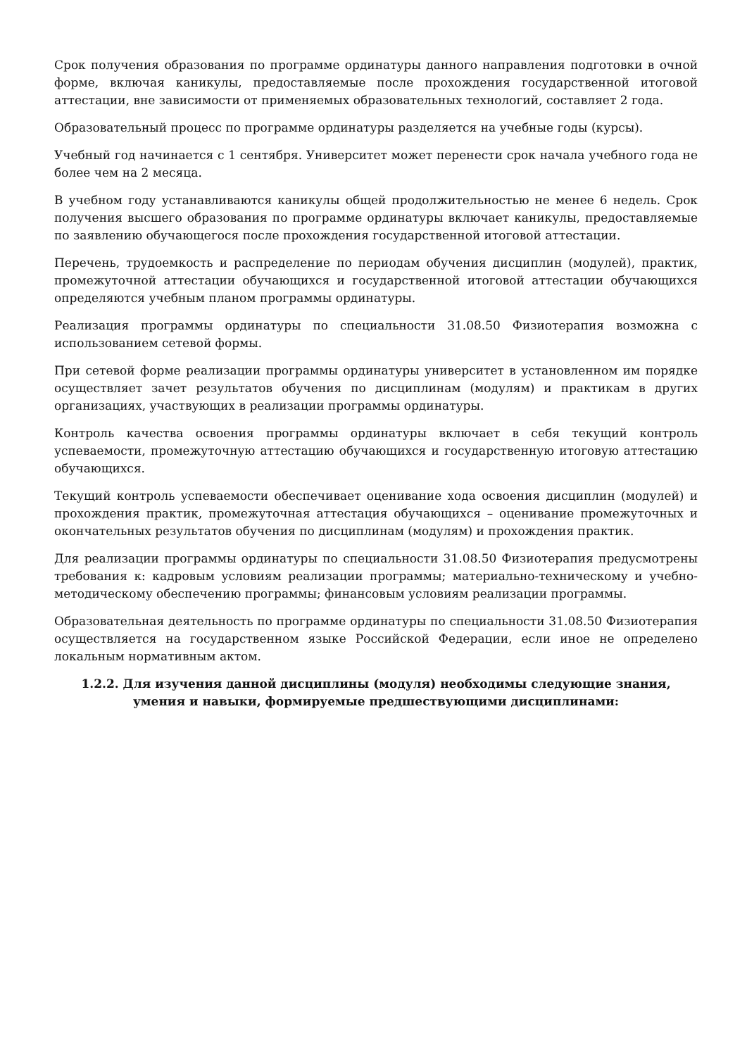Срок получения образования по программе ординатуры данного направления подготовки в очной форме, включая каникулы, предоставляемые после прохождения государственной итоговой аттестации, вне зависимости от применяемых образовательных технологий, составляет 2 года.
Образовательный процесс по программе ординатуры разделяется на учебные годы (курсы).
Учебный год начинается с 1 сентября. Университет может перенести срок начала учебного года не более чем на 2 месяца.
В учебном году устанавливаются каникулы общей продолжительностью не менее 6 недель. Срок получения высшего образования по программе ординатуры включает каникулы, предоставляемые по заявлению обучающегося после прохождения государственной итоговой аттестации.
Перечень, трудоемкость и распределение по периодам обучения дисциплин (модулей), практик, промежуточной аттестации обучающихся и государственной итоговой аттестации обучающихся определяются учебным планом программы ординатуры.
Реализация программы ординатуры по специальности 31.08.50 Физиотерапия возможна с использованием сетевой формы.
При сетевой форме реализации программы ординатуры университет в установленном им порядке осуществляет зачет результатов обучения по дисциплинам (модулям) и практикам в других организациях, участвующих в реализации программы ординатуры.
Контроль качества освоения программы ординатуры включает в себя текущий контроль успеваемости, промежуточную аттестацию обучающихся и государственную итоговую аттестацию обучающихся.
Текущий контроль успеваемости обеспечивает оценивание хода освоения дисциплин (модулей) и прохождения практик, промежуточная аттестация обучающихся – оценивание промежуточных и окончательных результатов обучения по дисциплинам (модулям) и прохождения практик.
Для реализации программы ординатуры по специальности 31.08.50 Физиотерапия предусмотрены требования к: кадровым условиям реализации программы; материально-техническому и учебно-методическому обеспечению программы; финансовым условиям реализации программы.
Образовательная деятельность по программе ординатуры по специальности 31.08.50 Физиотерапия осуществляется на государственном языке Российской Федерации, если иное не определено локальным нормативным актом.
1.2.2. Для изучения данной дисциплины (модуля) необходимы следующие знания, умения и навыки, формируемые предшествующими дисциплинами: